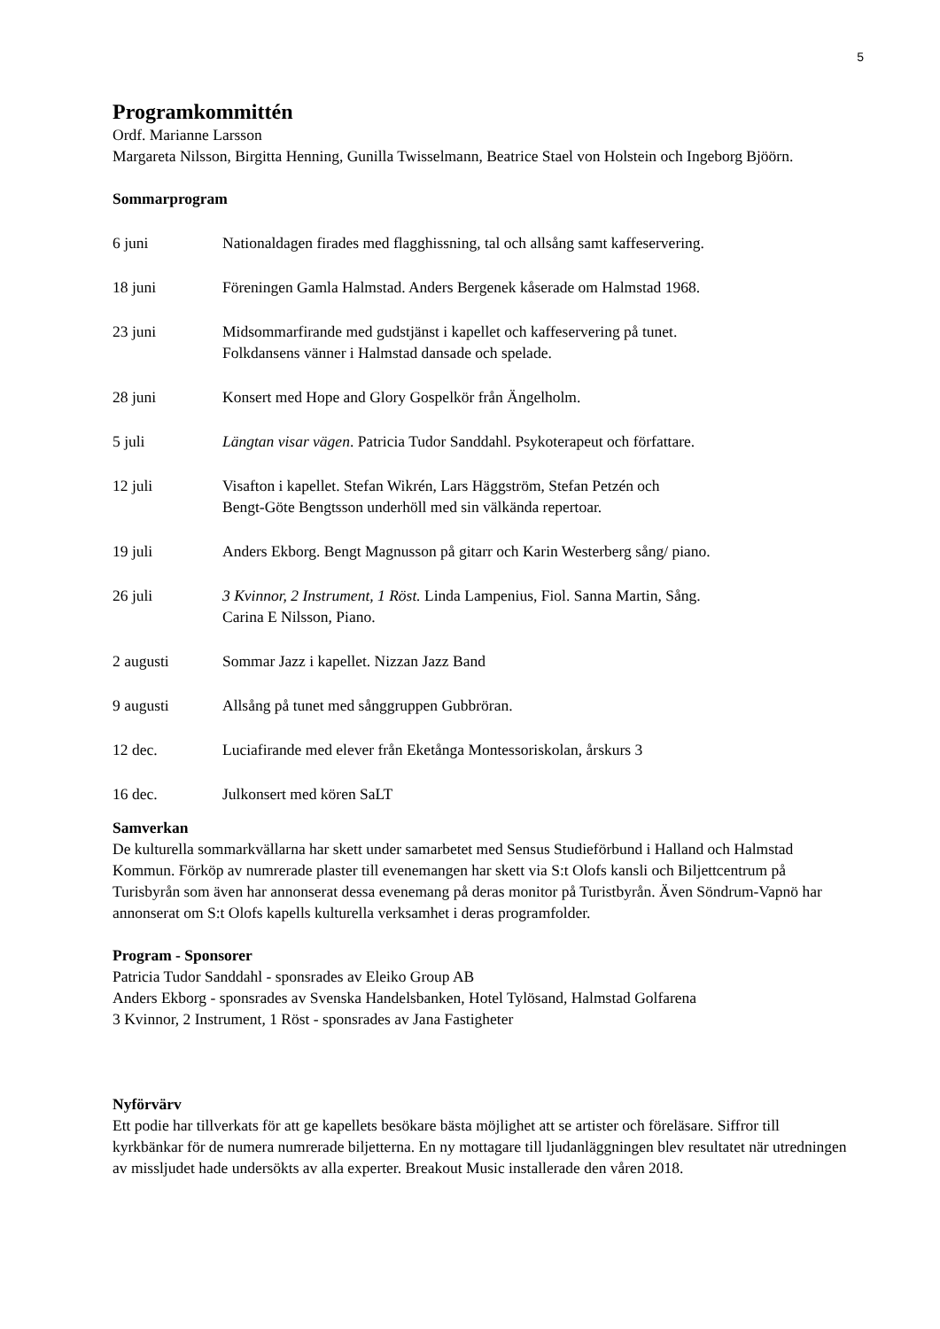5
Programkommittén
Ordf. Marianne Larsson
Margareta Nilsson, Birgitta Henning, Gunilla Twisselmann, Beatrice Stael von Holstein och Ingeborg Bjöörn.
Sommarprogram
6 juni Nationaldagen firades med flagghissning, tal och allsång samt kaffeservering.
18 juni Föreningen Gamla Halmstad. Anders Bergenek kåserade om Halmstad 1968.
23 juni Midsommarfirande med gudstjänst i kapellet och kaffeservering på tunet.
Folkdansens vänner i Halmstad dansade och spelade.
28 juni Konsert med Hope and Glory Gospelkör från Ängelholm.
5 juli Längtan visar vägen. Patricia Tudor Sanddahl. Psykoterapeut och författare.
12 juli Visafton i kapellet. Stefan Wikrén, Lars Häggström, Stefan Petzén och
Bengt-Göte Bengtsson underhöll med sin välkända repertoar.
19 juli Anders Ekborg. Bengt Magnusson på gitarr och Karin Westerberg sång/ piano.
26 juli 3 Kvinnor, 2 Instrument, 1 Röst. Linda Lampenius, Fiol. Sanna Martin, Sång.
Carina E Nilsson, Piano.
2 augusti Sommar Jazz i kapellet. Nizzan Jazz Band
9 augusti Allsång på tunet med sånggruppen Gubbröran.
12 dec. Luciafirande med elever från Eketånga Montessoriskolan, årskurs 3
16 dec. Julkonsert med kören SaLT
Samverkan
De kulturella sommarkvällarna har skett under samarbetet med Sensus Studieförbund i Halland och Halmstad Kommun. Förköp av numrerade plaster till evenemangen har skett via S:t Olofs kansli och Biljettcentrum på Turisbyrån som även har annonserat dessa evenemang på deras monitor på Turistbyrån. Även Söndrum-Vapnö har annonserat om S:t Olofs kapells kulturella verksamhet i deras programfolder.
Program - Sponsorer
Patricia Tudor Sanddahl - sponsrades av Eleiko Group AB
Anders Ekborg - sponsrades av Svenska Handelsbanken, Hotel Tylösand, Halmstad Golfarena
3 Kvinnor, 2 Instrument, 1 Röst - sponsrades av Jana Fastigheter
Nyförvärv
Ett podie har tillverkats för att ge kapellets besökare bästa möjlighet att se artister och föreläsare. Siffror till kyrkbänkar för de numera numrerade biljetterna. En ny mottagare till ljudanläggningen blev resultatet när utredningen av missljudet hade undersökts av alla experter. Breakout Music installerade den våren 2018.